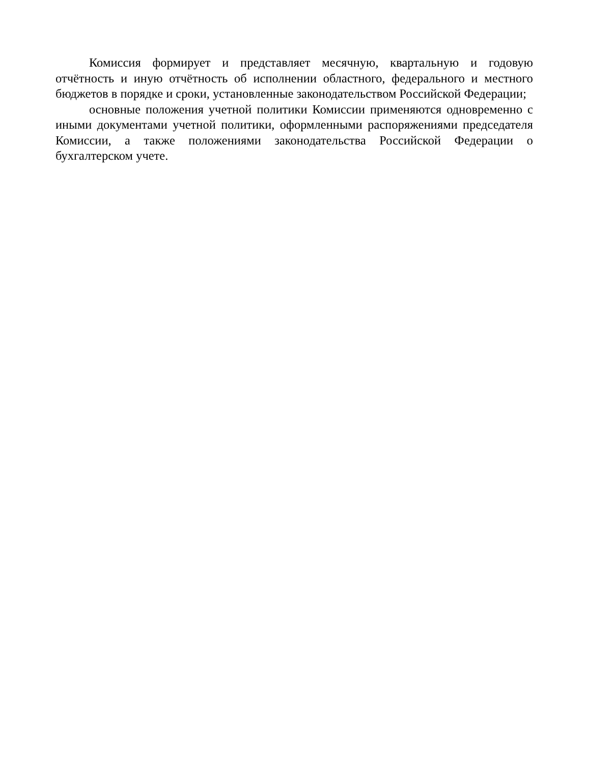Комиссия формирует и представляет месячную, квартальную и годовую отчётность и иную отчётность об исполнении областного, федерального и местного бюджетов в порядке и сроки, установленные законодательством Российской Федерации;
основные положения учетной политики Комиссии применяются одновременно с иными документами учетной политики, оформленными распоряжениями председателя Комиссии, а также положениями законодательства Российской Федерации о бухгалтерском учете.